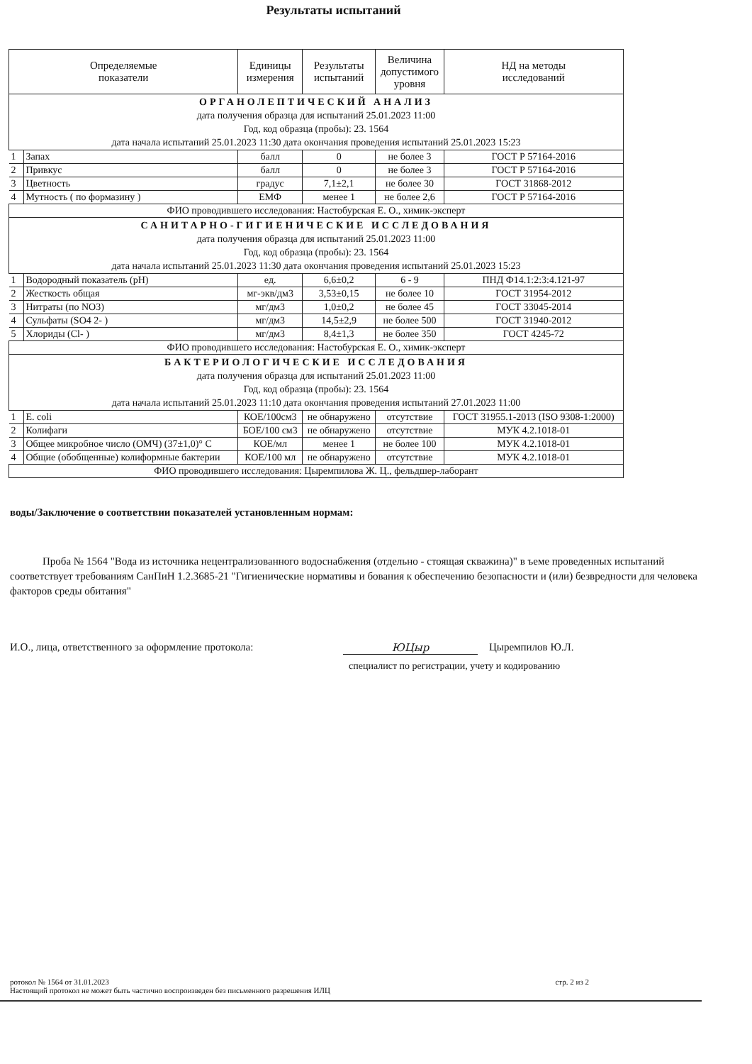Результаты испытаний
| Определяемые показатели | | Единицы измерения | Результаты испытаний | Величина допустимого уровня | НД на методы исследований |
| --- | --- | --- | --- | --- | --- |
| ОРГАНОЛЕПТИЧЕСКИЙ АНАЛИЗ дата получения образца для испытаний 25.01.2023 11:00 Год, код образца (пробы): 23. 1564 дата начала испытаний 25.01.2023 11:30 дата окончания проведения испытаний 25.01.2023 15:23 | | | | | |
| 1 | Запах | балл | 0 | не более 3 | ГОСТ Р 57164-2016 |
| 2 | Привкус | балл | 0 | не более 3 | ГОСТ Р 57164-2016 |
| 3 | Цветность | градус | 7,1±2,1 | не более 30 | ГОСТ 31868-2012 |
| 4 | Мутность ( по формазину ) | ЕМФ | менее 1 | не более 2,6 | ГОСТ Р 57164-2016 |
| ФИО проводившего исследования: Настобурская Е. О., химик-эксперт | | | | | |
| САНИТАРНО-ГИГИЕНИЧЕСКИЕ ИССЛЕДОВАНИЯ дата получения образца для испытаний 25.01.2023 11:00 Год, код образца (пробы): 23. 1564 дата начала испытаний 25.01.2023 11:30 дата окончания проведения испытаний 25.01.2023 15:23 | | | | | |
| 1 | Водородный показатель (pH) | ед. | 6,6±0,2 | 6 - 9 | ПНД Ф14.1:2:3:4.121-97 |
| 2 | Жесткость общая | мг-экв/дм3 | 3,53±0,15 | не более 10 | ГОСТ 31954-2012 |
| 3 | Нитраты (по NO3) | мг/дм3 | 1,0±0,2 | не более 45 | ГОСТ 33045-2014 |
| 4 | Сульфаты (SO4 2- ) | мг/дм3 | 14,5±2,9 | не более 500 | ГОСТ 31940-2012 |
| 5 | Хлориды (Cl- ) | мг/дм3 | 8,4±1,3 | не более 350 | ГОСТ 4245-72 |
| ФИО проводившего исследования: Настобурская Е. О., химик-эксперт | | | | | |
| БАКТЕРИОЛОГИЧЕСКИЕ ИССЛЕДОВАНИЯ дата получения образца для испытаний 25.01.2023 11:00 Год, код образца (пробы): 23. 1564 дата начала испытаний 25.01.2023 11:10 дата окончания проведения испытаний 27.01.2023 11:00 | | | | | |
| 1 | E. coli | КОЕ/100см3 | не обнаружено | отсутствие | ГОСТ 31955.1-2013 (ISO 9308-1:2000) |
| 2 | Колифаги | БОЕ/100 см3 | не обнаружено | отсутствие | МУК 4.2.1018-01 |
| 3 | Общее микробное число (ОМЧ) (37±1,0)° С | КОЕ/мл | менее 1 | не более 100 | МУК 4.2.1018-01 |
| 4 | Общие (обобщенные) колиформные бактерии | КОЕ/100 мл | не обнаружено | отсутствие | МУК 4.2.1018-01 |
| ФИО проводившего исследования: Цыремпилова Ж. Ц., фельдшер-лаборант | | | | | |
воды/Заключение о соответствии показателей установленным нормам:
Проба № 1564 "Вода из источника нецентрализованного водоснабжения (отдельно - стоящая скважина)" в ъеме проведенных испытаний соответствует требованиям СанПиН 1.2.3685-21 "Гигиенические нормативы и бования к обеспечению безопасности и (или) безвредности для человека факторов среды обитания"
И.О., лица, ответственного за оформление протокола: ЮЦыр Цыремпилов Ю.Л.
специалист по регистрации, учету и кодированию
ротокол № 1564 от 31.01.2023
Настоящий протокол не может быть частично воспроизведен без письменного разрешения ИЛЦ
стр. 2 из 2